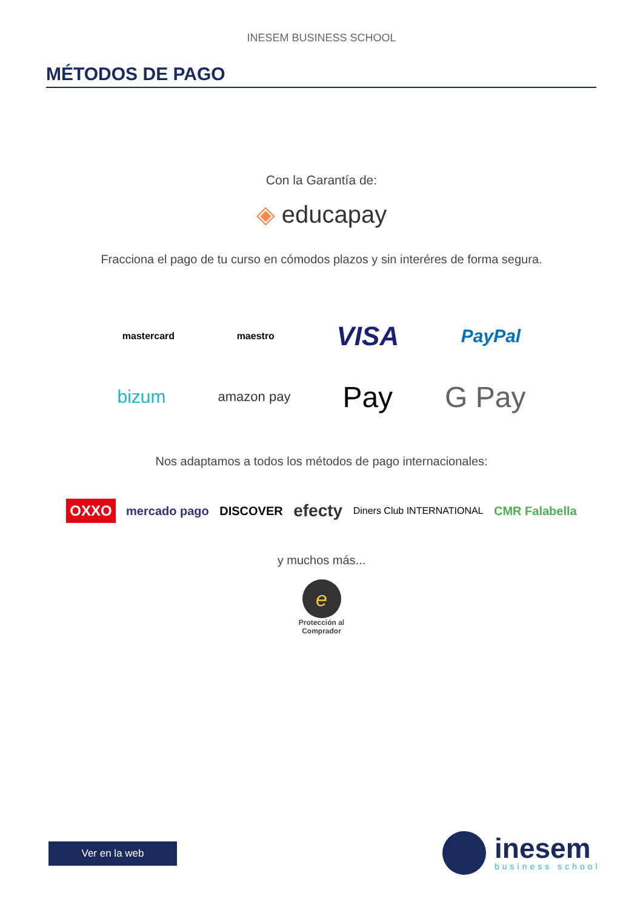INESEM BUSINESS SCHOOL
MÉTODOS DE PAGO
Con la Garantía de:
◈ educapay
Fracciona el pago de tu curso en cómodos plazos y sin interéres de forma segura.
mastercard maestro VISA PayPal
bizum amazon pay Pay G Pay
Nos adaptamos a todos los métodos de pago internacionales:
OXXO mercado pago DISCOVER efecty Diners Club INTERNATIONAL CMR Falabella
y muchos más...
e
Protección al
Comprador
Ver en la web
inesem
business school